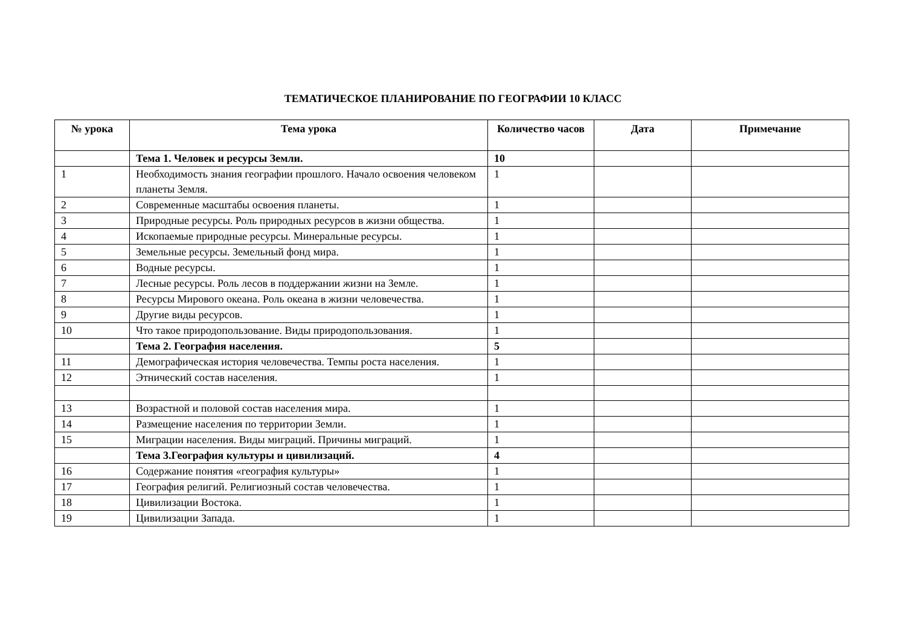ТЕМАТИЧЕСКОЕ ПЛАНИРОВАНИЕ ПО ГЕОГРАФИИ 10 КЛАСС
| № урока | Тема урока | Количество часов | Дата | Примечание |
| --- | --- | --- | --- | --- |
| | Тема 1. Человек и ресурсы Земли. | 10 | | |
| 1 | Необходимость знания географии прошлого. Начало освоения человеком планеты Земля. | 1 | | |
| 2 | Современные масштабы освоения планеты. | 1 | | |
| 3 | Природные ресурсы. Роль природных ресурсов в жизни общества. | 1 | | |
| 4 | Ископаемые природные ресурсы. Минеральные ресурсы. | 1 | | |
| 5 | Земельные ресурсы. Земельный фонд мира. | 1 | | |
| 6 | Водные ресурсы. | 1 | | |
| 7 | Лесные ресурсы. Роль лесов в поддержании жизни на Земле. | 1 | | |
| 8 | Ресурсы Мирового океана. Роль океана в жизни человечества. | 1 | | |
| 9 | Другие виды ресурсов. | 1 | | |
| 10 | Что такое природопользование. Виды природопользования. | 1 | | |
| | Тема 2. География населения. | 5 | | |
| 11 | Демографическая история человечества. Темпы роста населения. | 1 | | |
| 12 | Этнический состав населения. | 1 | | |
| 13 | Возрастной и половой состав населения мира. | 1 | | |
| 14 | Размещение населения по территории Земли. | 1 | | |
| 15 | Миграции населения. Виды миграций. Причины миграций. | 1 | | |
| | Тема 3.География культуры и цивилизаций. | 4 | | |
| 16 | Содержание понятия «география культуры» | 1 | | |
| 17 | География религий. Религиозный состав человечества. | 1 | | |
| 18 | Цивилизации Востока. | 1 | | |
| 19 | Цивилизации Запада. | 1 | | |